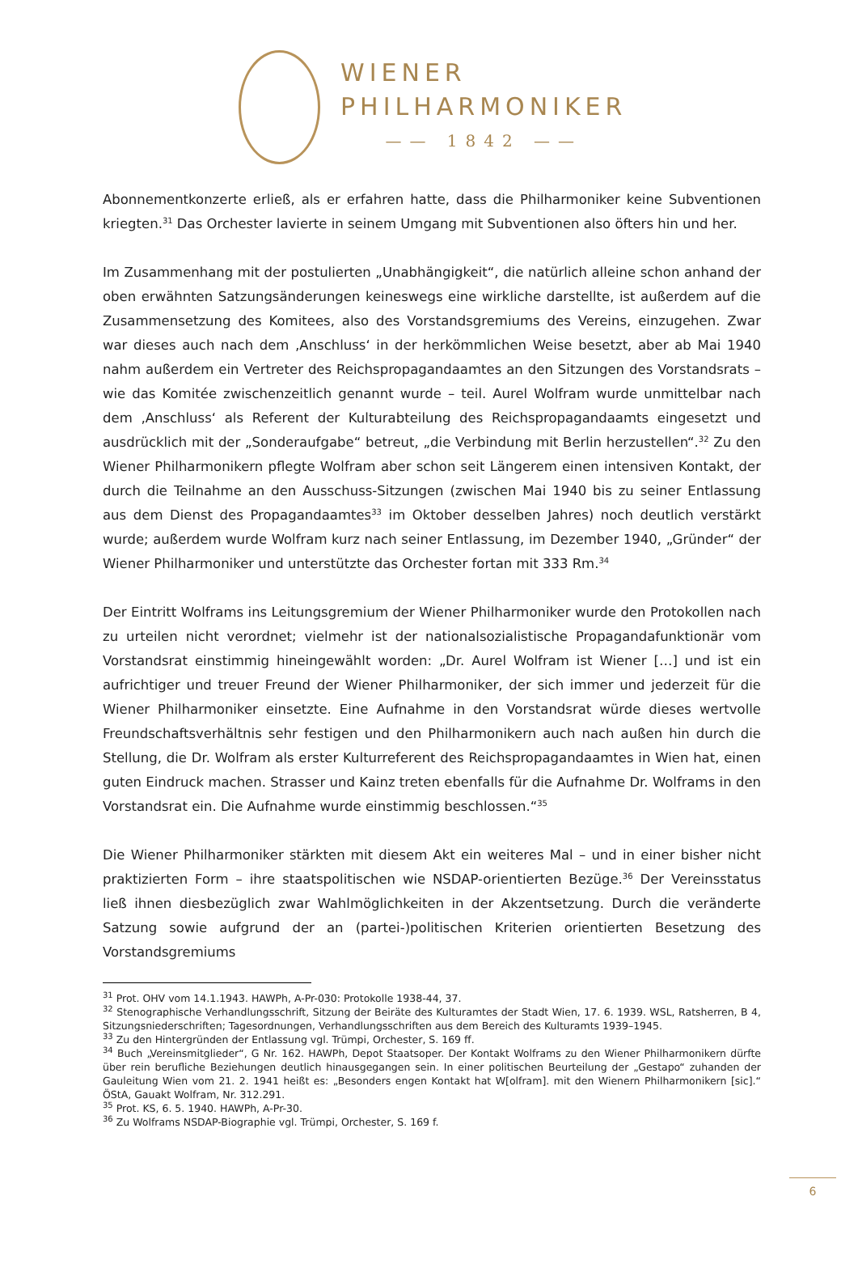WIENER
PHILHARMONIKER
—— 1842 ——
Abonnementkonzerte erließ, als er erfahren hatte, dass die Philharmoniker keine Subventionen kriegten.<sup>31</sup> Das Orchester lavierte in seinem Umgang mit Subventionen also öfters hin und her.
Im Zusammenhang mit der postulierten „Unabhängigkeit“, die natürlich alleine schon anhand der oben erwähnten Satzungsänderungen keineswegs eine wirkliche darstellte, ist außerdem auf die Zusammensetzung des Komitees, also des Vorstandsgremiums des Vereins, einzugehen. Zwar war dieses auch nach dem ‚Anschluss‘ in der herkömmlichen Weise besetzt, aber ab Mai 1940 nahm außerdem ein Vertreter des Reichspropagandaamtes an den Sitzungen des Vorstandsrats – wie das Komitée zwischenzeitlich genannt wurde – teil. Aurel Wolfram wurde unmittelbar nach dem ‚Anschluss‘ als Referent der Kulturabteilung des Reichspropagandaamts eingesetzt und ausdrücklich mit der „Sonderaufgabe“ betreut, „die Verbindung mit Berlin herzustellen“.<sup>32</sup> Zu den Wiener Philharmonikern pflegte Wolfram aber schon seit Längerem einen intensiven Kontakt, der durch die Teilnahme an den Ausschuss-Sitzungen (zwischen Mai 1940 bis zu seiner Entlassung aus dem Dienst des Propagandaamtes<sup>33</sup> im Oktober desselben Jahres) noch deutlich verstärkt wurde; außerdem wurde Wolfram kurz nach seiner Entlassung, im Dezember 1940, „Gründer“ der Wiener Philharmoniker und unterstützte das Orchester fortan mit 333 Rm.<sup>34</sup>
Der Eintritt Wolframs ins Leitungsgremium der Wiener Philharmoniker wurde den Protokollen nach zu urteilen nicht verordnet; vielmehr ist der nationalsozialistische Propagandafunktionär vom Vorstandsrat einstimmig hineingewählt worden: „Dr. Aurel Wolfram ist Wiener […] und ist ein aufrichtiger und treuer Freund der Wiener Philharmoniker, der sich immer und jederzeit für die Wiener Philharmoniker einsetzte. Eine Aufnahme in den Vorstandsrat würde dieses wertvolle Freundschaftsverhältnis sehr festigen und den Philharmonikern auch nach außen hin durch die Stellung, die Dr. Wolfram als erster Kulturreferent des Reichspropagandaamtes in Wien hat, einen guten Eindruck machen. Strasser und Kainz treten ebenfalls für die Aufnahme Dr. Wolframs in den Vorstandsrat ein. Die Aufnahme wurde einstimmig beschlossen.“<sup>35</sup>
Die Wiener Philharmoniker stärkten mit diesem Akt ein weiteres Mal – und in einer bisher nicht praktizierten Form – ihre staatspolitischen wie NSDAP-orientierten Bezüge.<sup>36</sup> Der Vereinsstatus ließ ihnen diesbezüglich zwar Wahlmöglichkeiten in der Akzentsetzung. Durch die veränderte Satzung sowie aufgrund der an (partei-)politischen Kriterien orientierten Besetzung des Vorstandsgremiums
<sup>31</sup> Prot. OHV vom 14.1.1943. HAWPh, A-Pr-030: Protokolle 1938-44, 37.
<sup>32</sup> Stenographische Verhandlungsschrift, Sitzung der Beiräte des Kulturamtes der Stadt Wien, 17. 6. 1939. WSL, Ratsherren, B 4, Sitzungsniederschriften; Tagesordnungen, Verhandlungsschriften aus dem Bereich des Kulturamts 1939–1945.
<sup>33</sup> Zu den Hintergründen der Entlassung vgl. Trümpi, Orchester, S. 169 ff.
<sup>34</sup> Buch „Vereinsmitglieder“, G Nr. 162. HAWPh, Depot Staatsoper. Der Kontakt Wolframs zu den Wiener Philharmonikern dürfte über rein berufliche Beziehungen deutlich hinausgegangen sein. In einer politischen Beurteilung der „Gestapo“ zuhanden der Gauleitung Wien vom 21. 2. 1941 heißt es: „Besonders engen Kontakt hat W[olfram]. mit den Wienern Philharmonikern [sic].“ ÖStA, Gauakt Wolfram, Nr. 312.291.
<sup>35</sup> Prot. KS, 6. 5. 1940. HAWPh, A-Pr-30.
<sup>36</sup> Zu Wolframs NSDAP-Biographie vgl. Trümpi, Orchester, S. 169 f.
6